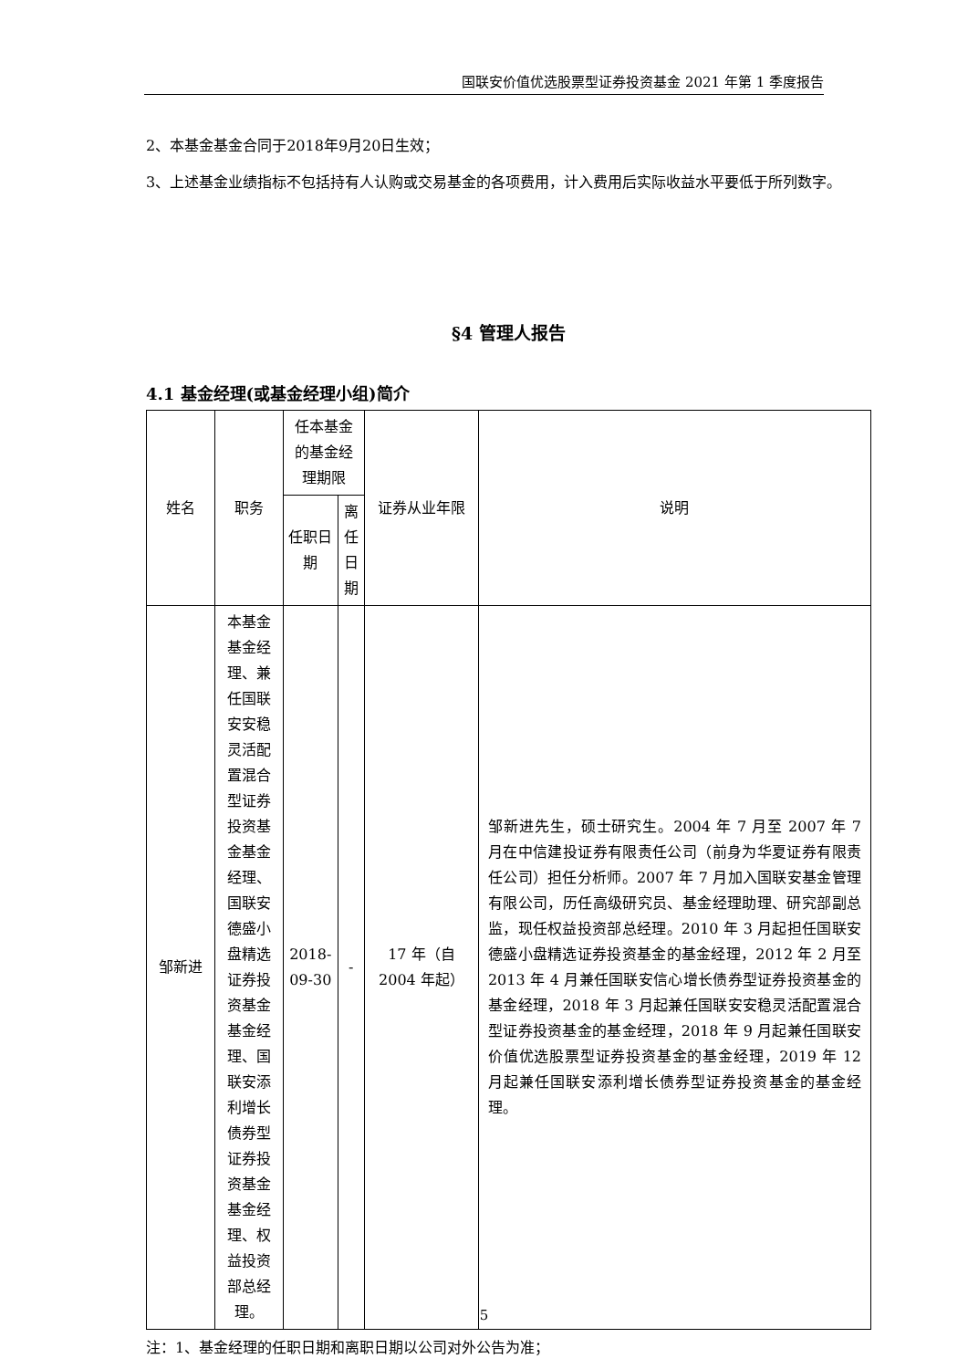国联安价值优选股票型证券投资基金 2021 年第 1 季度报告
2、本基金基金合同于2018年9月20日生效；
3、上述基金业绩指标不包括持有人认购或交易基金的各项费用，计入费用后实际收益水平要低于所列数字。
§4 管理人报告
4.1 基金经理(或基金经理小组)简介
| 姓名 | 职务 | 任本基金的基金经理期限 | | 证券从业年限 | 说明 |
| --- | --- | --- | --- | --- | --- |
| | | 任职日期 | 离任日期 | | |
| 邹新进 | 本基金基金经理、兼任国联安安稳灵活配置混合型证券投资基金基金经理、国联安德盛小盘精选证券投资基金基金经理、国联安添利增长债券型证券投资基金基金经理、权益投资部总经理。 | 2018-09-30 | - | 17 年（自 2004 年起） | 邹新进先生，硕士研究生。2004 年 7 月至 2007 年 7 月在中信建投证券有限责任公司（前身为华夏证券有限责任公司）担任分析师。2007 年 7 月加入国联安基金管理有限公司，历任高级研究员、基金经理助理、研究部副总监，现任权益投资部总经理。2010 年 3 月起担任国联安德盛小盘精选证券投资基金的基金经理，2012 年 2 月至 2013 年 4 月兼任国联安信心增长债券型证券投资基金的基金经理，2018 年 3 月起兼任国联安安稳灵活配置混合型证券投资基金的基金经理，2018 年 9 月起兼任国联安价值优选股票型证券投资基金的基金经理，2019 年 12 月起兼任国联安添利增长债券型证券投资基金的基金经理。 |
注：1、基金经理的任职日期和离职日期以公司对外公告为准；
5